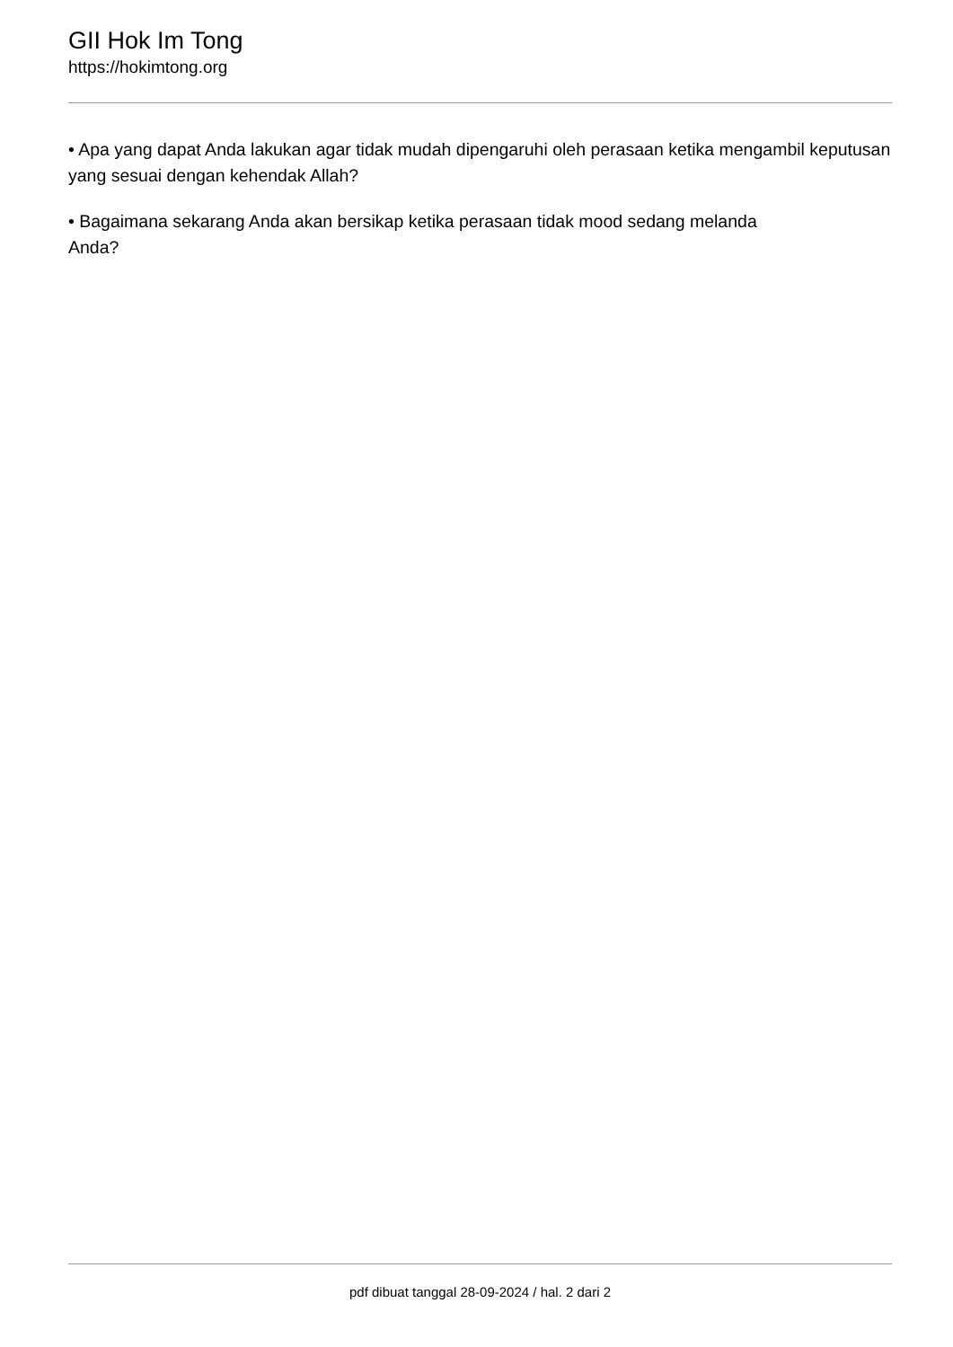GII Hok Im Tong
https://hokimtong.org
• Apa yang dapat Anda lakukan agar tidak mudah dipengaruhi oleh perasaan ketika mengambil keputusan yang sesuai dengan kehendak Allah?
• Bagaimana sekarang Anda akan bersikap ketika perasaan tidak mood sedang melanda
Anda?
pdf dibuat tanggal 28-09-2024 / hal. 2 dari 2